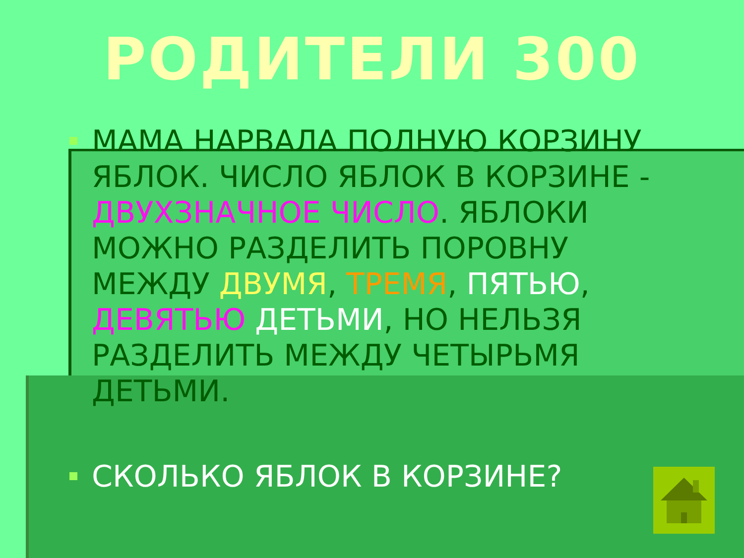РОДИТЕЛИ 300
МАМА НАРВАЛА ПОЛНУЮ КОРЗИНУ ЯБЛОК. ЧИСЛО ЯБЛОК В КОРЗИНЕ - ДВУХЗНАЧНОЕ ЧИСЛО. ЯБЛОКИ МОЖНО РАЗДЕЛИТЬ ПОРОВНУ МЕЖДУ ДВУМЯ, ТРЕМЯ, ПЯТЬЮ, ДЕВЯТЬЮ ДЕТЬМИ, НО НЕЛЬЗЯ РАЗДЕЛИТЬ МЕЖДУ ЧЕТЫРЬМЯ ДЕТЬМИ.
СКОЛЬКО ЯБЛОК В КОРЗИНЕ?